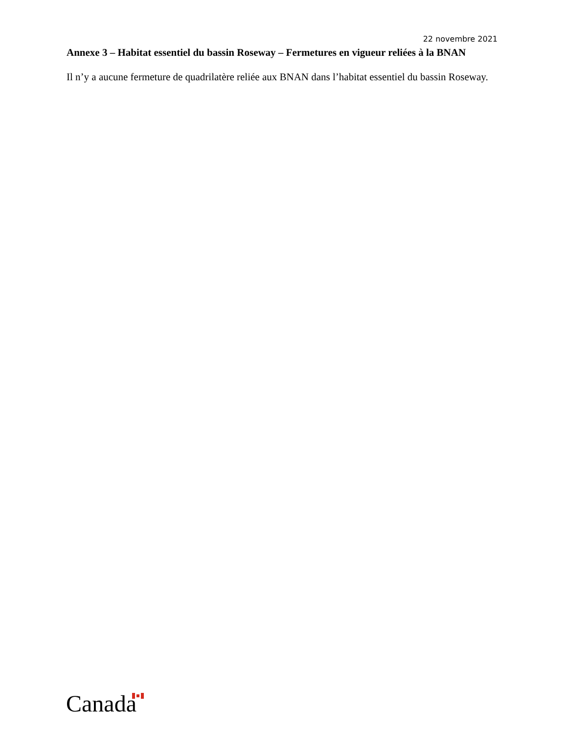22 novembre 2021
Annexe 3 – Habitat essentiel du bassin Roseway – Fermetures en vigueur reliées à la BNAN
Il n’y a aucune fermeture de quadrilatère reliée aux BNAN dans l’habitat essentiel du bassin Roseway.
Canada